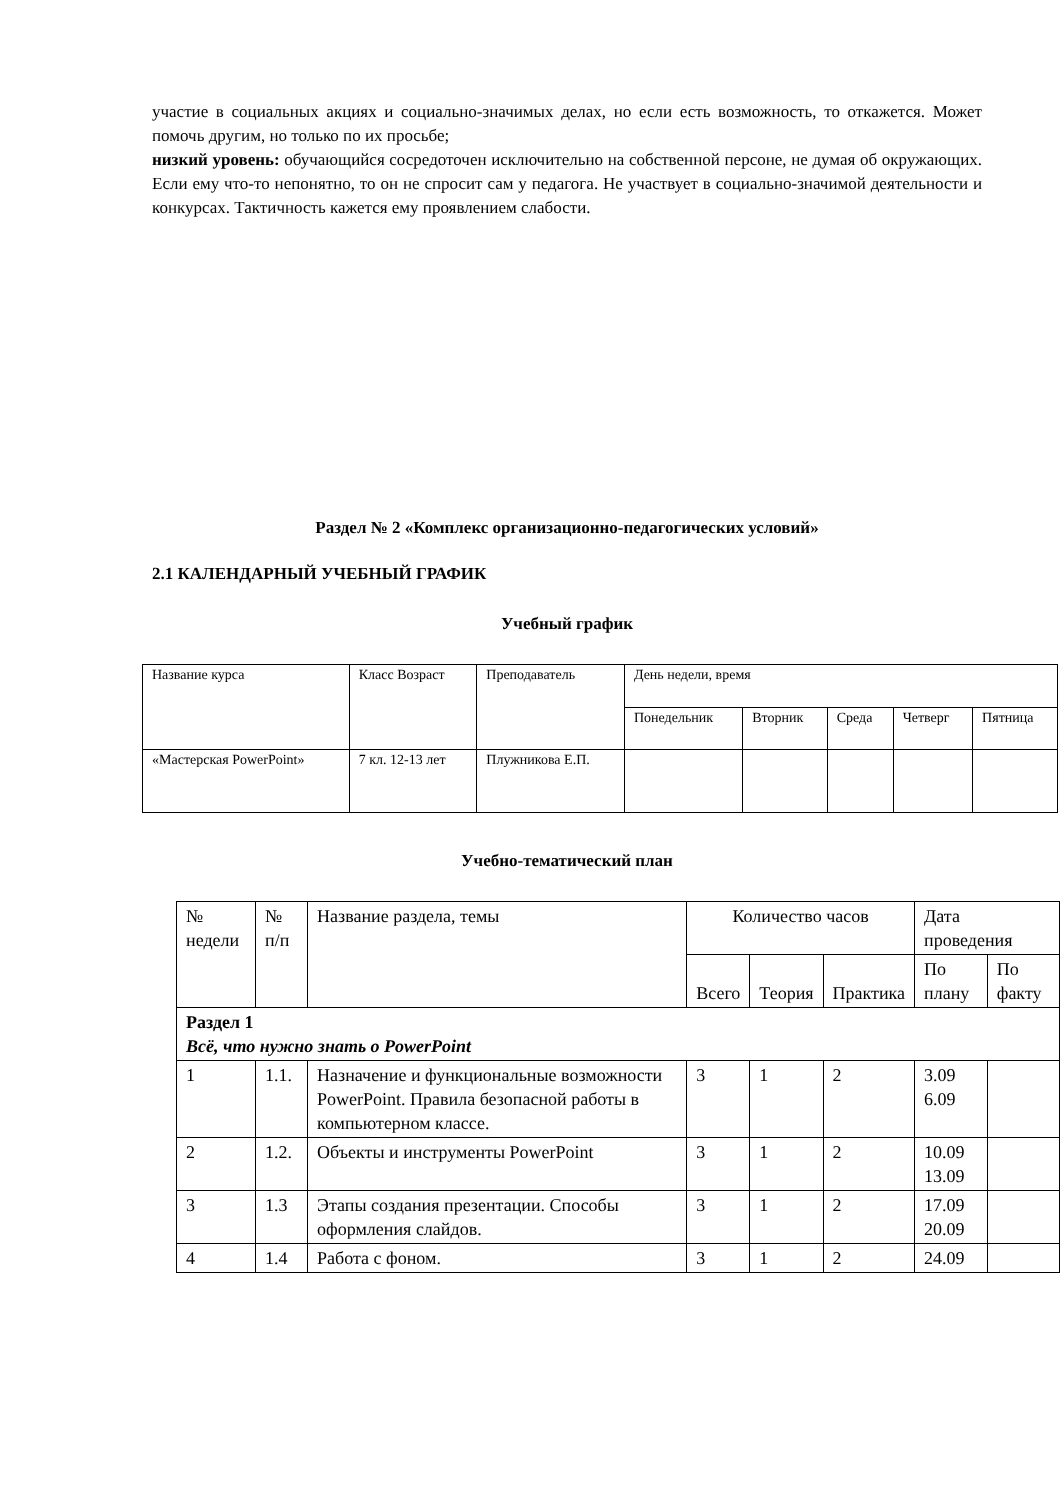участие в социальных акциях и социально-значимых делах, но если есть возможность, то откажется. Может помочь другим, но только по их просьбе;
низкий уровень: обучающийся сосредоточен исключительно на собственной персоне, не думая об окружающих. Если ему что-то непонятно, то он не спросит сам у педагога. Не участвует в социально-значимой деятельности и конкурсах. Тактичность кажется ему проявлением слабости.
Раздел № 2 «Комплекс организационно-педагогических условий»
2.1 КАЛЕНДАРНЫЙ УЧЕБНЫЙ ГРАФИК
Учебный график
| Название курса | Класс Возраст | Преподаватель | День недели, время | | | | |
| --- | --- | --- | --- | --- | --- | --- | --- |
| | | | Понедельник | Вторник | Среда | Четверг | Пятница |
| «Мастерская PowerPoint» | 7 кл. 12-13 лет | Плужникова Е.П. | | | | | |
Учебно-тематический план
| № недели | № п/п | Название раздела, темы | Количество часов | | | Дата проведения | |
| --- | --- | --- | --- | --- | --- | --- | --- |
| | | | Всего | Теория | Практика | По плану | По факту |
| Раздел 1 Всё, что нужно знать о PowerPoint | | | | | | | |
| 1 | 1.1. | Назначение и функциональные возможности PowerPoint. Правила безопасной работы в компьютерном классе. | 3 | 1 | 2 | 3.09 6.09 | |
| 2 | 1.2. | Объекты и инструменты PowerPoint | 3 | 1 | 2 | 10.09 13.09 | |
| 3 | 1.3 | Этапы создания презентации. Способы оформления слайдов. | 3 | 1 | 2 | 17.09 20.09 | |
| 4 | 1.4 | Работа с фоном. | 3 | 1 | 2 | 24.09 | |